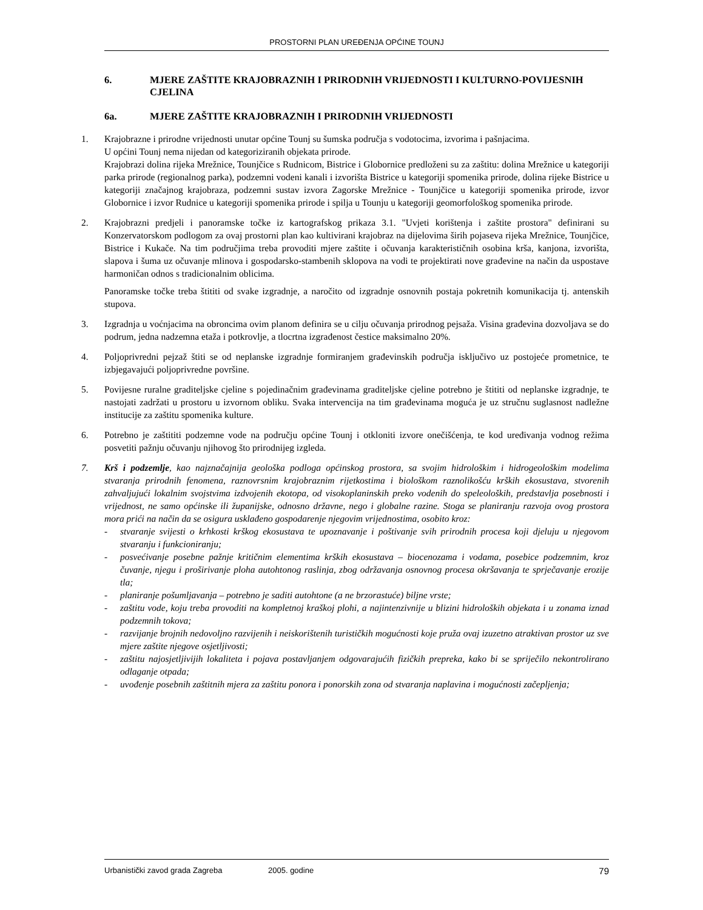PROSTORNI PLAN UREĐENJA OPĆINE TOUNJ
6. MJERE ZAŠTITE KRAJOBRAZNIH I PRIRODNIH VRIJEDNOSTI I KULTURNO-POVIJESNIH CJELINA
6a. MJERE ZAŠTITE KRAJOBRAZNIH I PRIRODNIH VRIJEDNOSTI
1. Krajobrazne i prirodne vrijednosti unutar općine Tounj su šumska područja s vodotocima, izvorima i pašnjacima.
U općini Tounj nema nijedan od kategoriziranih objekata prirode.
Krajobrazi dolina rijeka Mrežnice, Tounjčice s Rudnicom, Bistrice i Globornice predloženi su za zaštitu: dolina Mrežnice u kategoriji parka prirode (regionalnog parka), podzemni vodeni kanali i izvorišta Bistrice u kategoriji spomenika prirode, dolina rijeke Bistrice u kategoriji značajnog krajobraza, podzemni sustav izvora Zagorske Mrežnice - Tounjčice u kategoriji spomenika prirode, izvor Globornice i izvor Rudnice u kategoriji spomenika prirode i spilja u Tounju u kategoriji geomorfološkog spomenika prirode.
2. Krajobrazni predjeli i panoramske točke iz kartografskog prikaza 3.1. "Uvjeti korištenja i zaštite prostora" definirani su Konzervatorskom podlogom za ovaj prostorni plan kao kultivirani krajobraz na dijelovima širih pojaseva rijeka Mrežnice, Tounjčice, Bistrice i Kukače. Na tim područjima treba provoditi mjere zaštite i očuvanja karakterističnih osobina krša, kanjona, izvorišta, slapova i šuma uz očuvanje mlinova i gospodarsko-stambenih sklopova na vodi te projektirati nove građevine na način da uspostave harmoničan odnos s tradicionalnim oblicima.
Panoramske točke treba štititi od svake izgradnje, a naročito od izgradnje osnovnih postaja pokretnih komunikacija tj. antenskih stupova.
3. Izgradnja u voćnjacima na obroncima ovim planom definira se u cilju očuvanja prirodnog pejsaža. Visina građevina dozvoljava se do podrum, jedna nadzemna etaža i potkrovlje, a tlocrtna izgrađenost čestice maksimalno 20%.
4. Poljoprivredni pejzaž štiti se od neplanske izgradnje formiranjem građevinskih područja isključivo uz postojeće prometnice, te izbjegavajući poljoprivredne površine.
5. Povijesne ruralne graditeljske cjeline s pojedinačnim građevinama graditeljske cjeline potrebno je štititi od neplanske izgradnje, te nastojati zadržati u prostoru u izvornom obliku. Svaka intervencija na tim građevinama moguća je uz stručnu suglasnost nadležne institucije za zaštitu spomenika kulture.
6. Potrebno je zaštititi podzemne vode na području općine Tounj i otkloniti izvore onečišćenja, te kod uređivanja vodnog režima posvetiti pažnju očuvanju njihovog što prirodnijeg izgleda.
7. Krš i podzemlje, kao najznačajnija geološka podloga općinskog prostora, sa svojim hidrološkim i hidrogeološkim modelima stvaranja prirodnih fenomena, raznovrsnim krajobraznim rijetkostima i biološkom raznolikošću krških ekosustava, stvorenih zahvaljujući lokalnim svojstvima izdvojenih ekotopa, od visokoplaninskih preko vodenih do speleoloških, predstavlja posebnosti i vrijednost, ne samo općinske ili županijske, odnosno državne, nego i globalne razine. Stoga se planiranju razvoja ovog prostora mora prići na način da se osigura usklađeno gospodarenje njegovim vrijednostima, osobito kroz:
- stvaranje svijesti o krhkosti krškog ekosustava te upoznavanje i poštivanje svih prirodnih procesa koji djeluju u njegovom stvaranju i funkcioniranju;
- posvećivanje posebne pažnje kritičnim elementima krških ekosustava – biocenozama i vodama, posebice podzemnim, kroz čuvanje, njegu i proširivanje ploha autohtonog raslinja, zbog održavanja osnovnog procesa okršavanja te sprječavanje erozije tla;
- planiranje pošumljavanja – potrebno je saditi autohtone (a ne brzorastuće) biljne vrste;
- zaštitu vode, koju treba provoditi na kompletnoj kraškoj plohi, a najintenzivnije u blizini hidroloških objekata i u zonama iznad podzemnih tokova;
- razvijanje brojnih nedovoljno razvijenih i neiskorištenih turističkih mogućnosti koje pruža ovaj izuzetno atraktivan prostor uz sve mjere zaštite njegove osjetljivosti;
- zaštitu najosjetljivijih lokaliteta i pojava postavljanjem odgovarajućih fizičkih prepreka, kako bi se spriječilo nekontrolirano odlaganje otpada;
- uvođenje posebnih zaštitnih mjera za zaštitu ponora i ponorskih zona od stvaranja naplavina i mogućnosti začepljenja;
Urbanistički zavod grada Zagreba 2005. godine 79